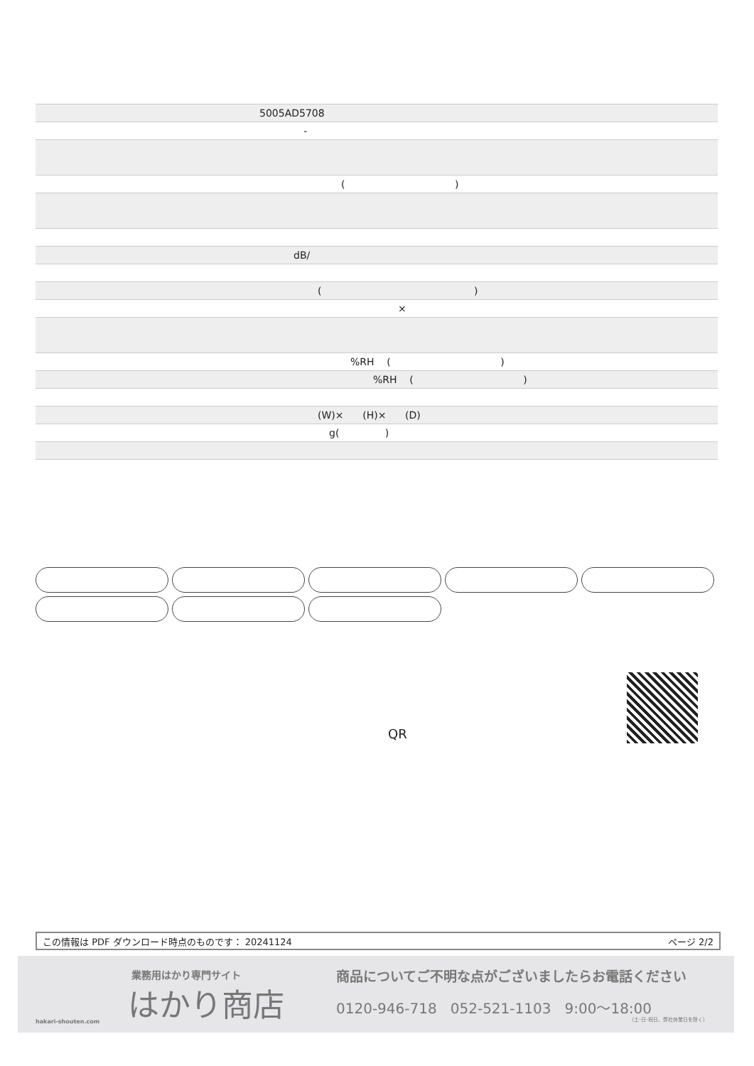| 5005AD5708 |
| - |
| ( ) |
| dB/ |
| ( ) |
| × |
| %RH ( ) |
| %RH ( ) |
| (W)× (H)× (D) |
| g( ) |
QR
この情報は PDF ダウンロード時点のものです： 20241124 ページ 2/2
業務用はかり専門サイト
はかり商店
hakari-shouten.com
商品についてご不明な点がございましたらお電話ください
0120-946-718 052-521-1103 9:00〜18:00
（土･日･祝日、弊社休業日を除く）